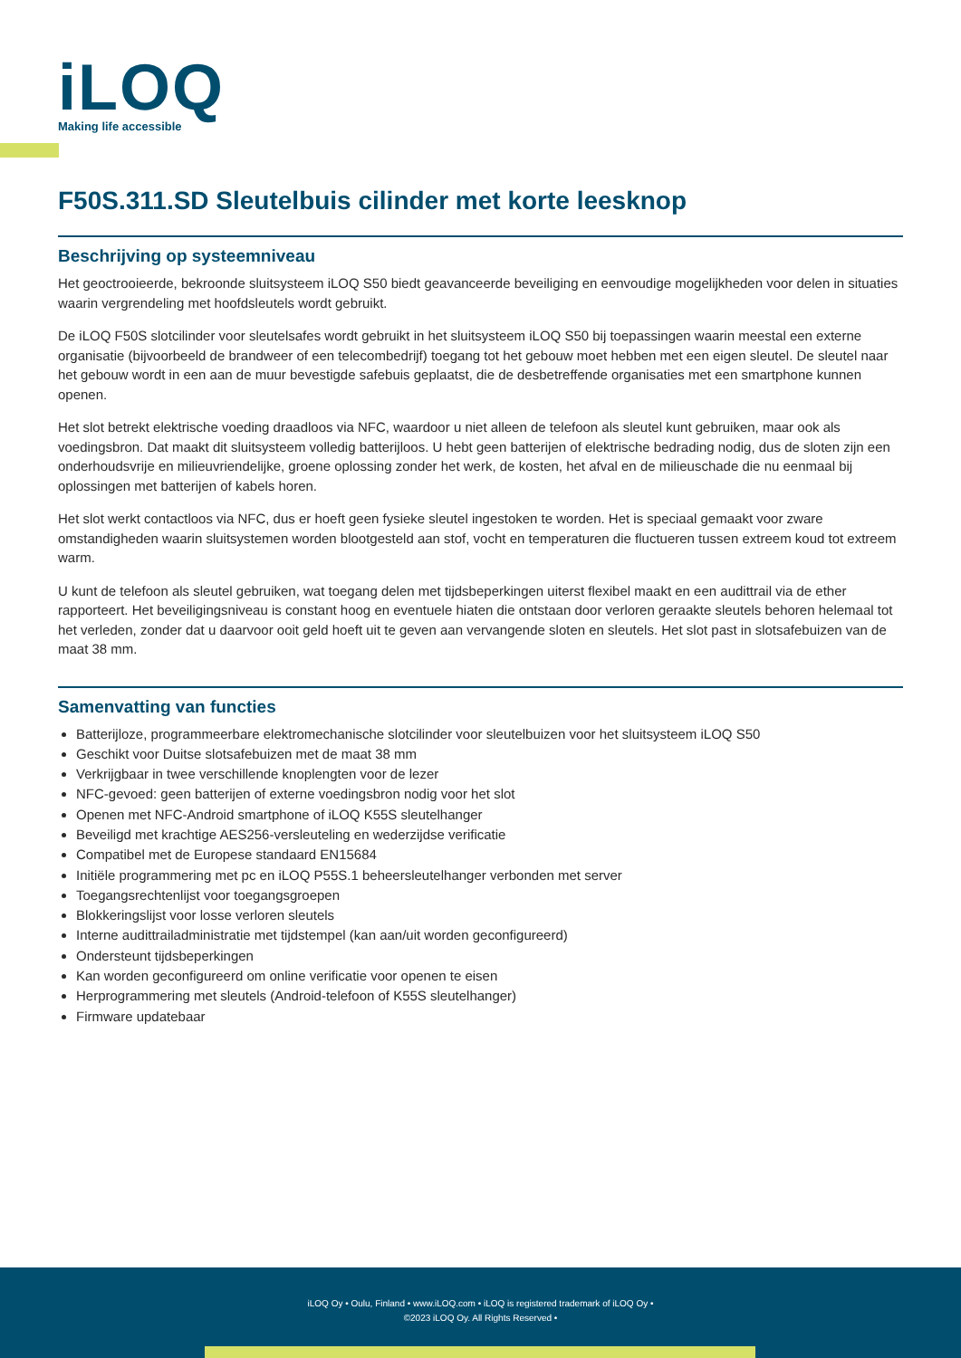iLOQ
Making life accessible
F50S.311.SD Sleutelbuis cilinder met korte leesknop
Beschrijving op systeemniveau
Het geoctrooieerde, bekroonde sluitsysteem iLOQ S50 biedt geavanceerde beveiliging en eenvoudige mogelijkheden voor delen in situaties waarin vergrendeling met hoofdsleutels wordt gebruikt.
De iLOQ F50S slotcilinder voor sleutelsafes wordt gebruikt in het sluitsysteem iLOQ S50 bij toepassingen waarin meestal een externe organisatie (bijvoorbeeld de brandweer of een telecombedrijf) toegang tot het gebouw moet hebben met een eigen sleutel. De sleutel naar het gebouw wordt in een aan de muur bevestigde safebuis geplaatst, die de desbetreffende organisaties met een smartphone kunnen openen.
Het slot betrekt elektrische voeding draadloos via NFC, waardoor u niet alleen de telefoon als sleutel kunt gebruiken, maar ook als voedingsbron. Dat maakt dit sluitsysteem volledig batterijloos. U hebt geen batterijen of elektrische bedrading nodig, dus de sloten zijn een onderhoudsvrije en milieuvriendelijke, groene oplossing zonder het werk, de kosten, het afval en de milieuschade die nu eenmaal bij oplossingen met batterijen of kabels horen.
Het slot werkt contactloos via NFC, dus er hoeft geen fysieke sleutel ingestoken te worden. Het is speciaal gemaakt voor zware omstandigheden waarin sluitsystemen worden blootgesteld aan stof, vocht en temperaturen die fluctueren tussen extreem koud tot extreem warm.
U kunt de telefoon als sleutel gebruiken, wat toegang delen met tijdsbeperkingen uiterst flexibel maakt en een audittrail via de ether rapporteert. Het beveiligingsniveau is constant hoog en eventuele hiaten die ontstaan door verloren geraakte sleutels behoren helemaal tot het verleden, zonder dat u daarvoor ooit geld hoeft uit te geven aan vervangende sloten en sleutels. Het slot past in slotsafebuizen van de maat 38 mm.
Samenvatting van functies
Batterijloze, programmeerbare elektromechanische slotcilinder voor sleutelbuizen voor het sluitsysteem iLOQ S50
Geschikt voor Duitse slotsafebuizen met de maat 38 mm
Verkrijgbaar in twee verschillende knoplengten voor de lezer
NFC-gevoed: geen batterijen of externe voedingsbron nodig voor het slot
Openen met NFC-Android smartphone of iLOQ K55S sleutelhanger
Beveiligd met krachtige AES256-versleuteling en wederzijdse verificatie
Compatibel met de Europese standaard EN15684
Initiële programmering met pc en iLOQ P55S.1 beheersleutelhanger verbonden met server
Toegangsrechtenlijst voor toegangsgroepen
Blokkeringslijst voor losse verloren sleutels
Interne audittrailadministratie met tijdstempel (kan aan/uit worden geconfigureerd)
Ondersteunt tijdsbeperkingen
Kan worden geconfigureerd om online verificatie voor openen te eisen
Herprogrammering met sleutels (Android-telefoon of K55S sleutelhanger)
Firmware updatebaar
iLOQ Oy • Oulu, Finland • www.iLOQ.com • iLOQ is registered trademark of iLOQ Oy •
©2023 iLOQ Oy. All Rights Reserved •